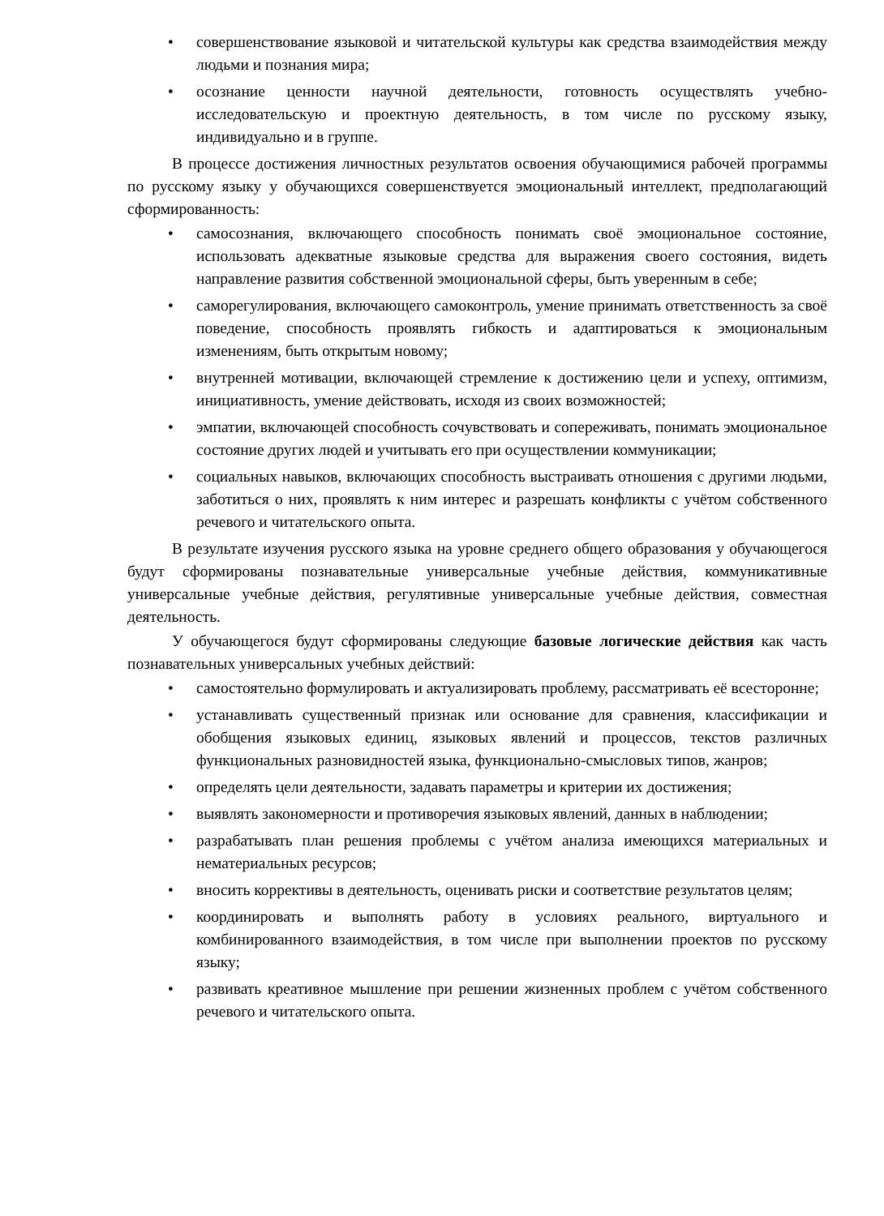• совершенствование языковой и читательской культуры как средства взаимодействия между людьми и познания мира;
• осознание ценности научной деятельности, готовность осуществлять учебно-исследовательскую и проектную деятельность, в том числе по русскому языку, индивидуально и в группе.
В процессе достижения личностных результатов освоения обучающимися рабочей программы по русскому языку у обучающихся совершенствуется эмоциональный интеллект, предполагающий сформированность:
• самосознания, включающего способность понимать своё эмоциональное состояние, использовать адекватные языковые средства для выражения своего состояния, видеть направление развития собственной эмоциональной сферы, быть уверенным в себе;
• саморегулирования, включающего самоконтроль, умение принимать ответственность за своё поведение, способность проявлять гибкость и адаптироваться к эмоциональным изменениям, быть открытым новому;
• внутренней мотивации, включающей стремление к достижению цели и успеху, оптимизм, инициативность, умение действовать, исходя из своих возможностей;
• эмпатии, включающей способность сочувствовать и сопереживать, понимать эмоциональное состояние других людей и учитывать его при осуществлении коммуникации;
• социальных навыков, включающих способность выстраивать отношения с другими людьми, заботиться о них, проявлять к ним интерес и разрешать конфликты с учётом собственного речевого и читательского опыта.
В результате изучения русского языка на уровне среднего общего образования у обучающегося будут сформированы познавательные универсальные учебные действия, коммуникативные универсальные учебные действия, регулятивные универсальные учебные действия, совместная деятельность.
У обучающегося будут сформированы следующие базовые логические действия как часть познавательных универсальных учебных действий:
• самостоятельно формулировать и актуализировать проблему, рассматривать её всесторонне;
• устанавливать существенный признак или основание для сравнения, классификации и обобщения языковых единиц, языковых явлений и процессов, текстов различных функциональных разновидностей языка, функционально-смысловых типов, жанров;
• определять цели деятельности, задавать параметры и критерии их достижения;
• выявлять закономерности и противоречия языковых явлений, данных в наблюдении;
• разрабатывать план решения проблемы с учётом анализа имеющихся материальных и нематериальных ресурсов;
• вносить коррективы в деятельность, оценивать риски и соответствие результатов целям;
• координировать и выполнять работу в условиях реального, виртуального и комбинированного взаимодействия, в том числе при выполнении проектов по русскому языку;
• развивать креативное мышление при решении жизненных проблем с учётом собственного речевого и читательского опыта.